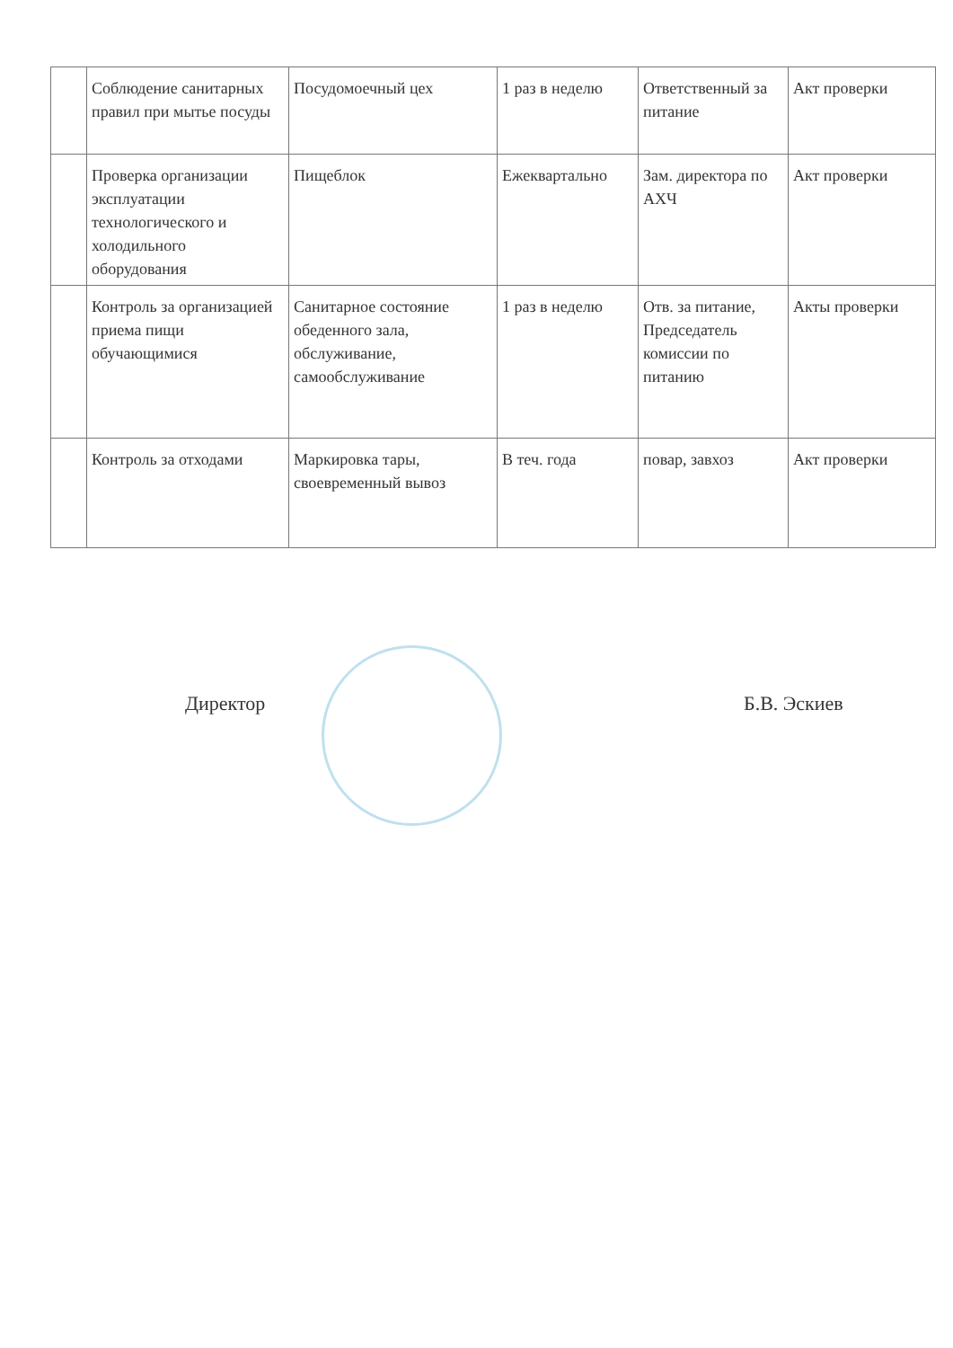| | Соблюдение санитарных правил при мытье посуды | Посудомоечный цех | 1 раз в неделю | Ответственный за питание | Акт проверки |
| | Проверка организации эксплуатации технологического и холодильного оборудования | Пищеблок | Ежеквартально | Зам. директора по АХЧ | Акт проверки |
| | Контроль за организацией приема пищи обучающимися | Санитарное состояние обеденного зала, обслуживание, самообслуживание | 1 раз в неделю | Отв. за питание, Председатель комиссии по питанию | Акты проверки |
| | Контроль за отходами | Маркировка тары, своевременный вывоз | В теч. года | повар, завхоз | Акт проверки |
Директор Б.В. Эскиев